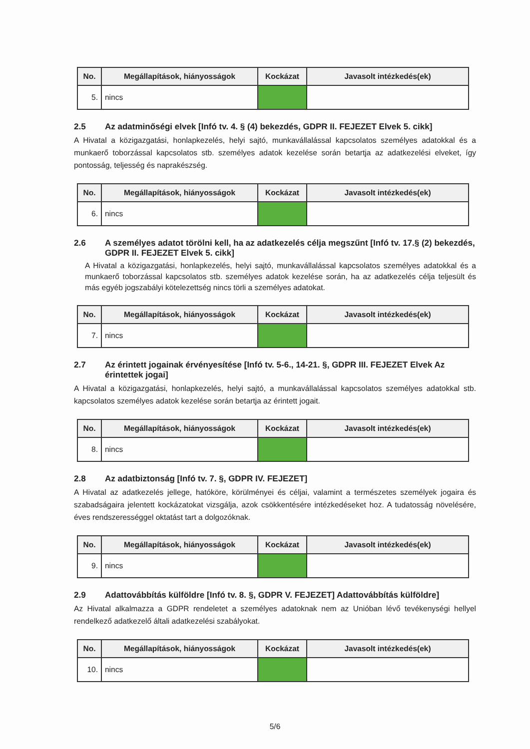| No. | Megállapítások, hiányosságok | Kockázat | Javasolt intézkedés(ek) |
| --- | --- | --- | --- |
| 5. | nincs | | |
2.5 Az adatminőségi elvek [Infó tv. 4. § (4) bekezdés, GDPR II. FEJEZET Elvek 5. cikk]
A Hivatal a közigazgatási, honlapkezelés, helyi sajtó, munkavállalással kapcsolatos személyes adatokkal és a munkaerő toborzással kapcsolatos stb. személyes adatok kezelése során betartja az adatkezelési elveket, így pontosság, teljesség és naprakészség.
| No. | Megállapítások, hiányosságok | Kockázat | Javasolt intézkedés(ek) |
| --- | --- | --- | --- |
| 6. | nincs | | |
2.6 A személyes adatot törölni kell, ha az adatkezelés célja megszűnt [Infó tv. 17.§ (2) bekezdés, GDPR II. FEJEZET Elvek 5. cikk]
A Hivatal a közigazgatási, honlapkezelés, helyi sajtó, munkavállalással kapcsolatos személyes adatokkal és a munkaerő toborzással kapcsolatos stb. személyes adatok kezelése során, ha az adatkezelés célja teljesült és más egyéb jogszabályi kötelezettség nincs törli a személyes adatokat.
| No. | Megállapítások, hiányosságok | Kockázat | Javasolt intézkedés(ek) |
| --- | --- | --- | --- |
| 7. | nincs | | |
2.7 Az érintett jogainak érvényesítése [Infó tv. 5-6., 14-21. §, GDPR III. FEJEZET Elvek Az érintettek jogai]
A Hivatal a közigazgatási, honlapkezelés, helyi sajtó, a munkavállalással kapcsolatos személyes adatokkal stb. kapcsolatos személyes adatok kezelése során betartja az érintett jogait.
| No. | Megállapítások, hiányosságok | Kockázat | Javasolt intézkedés(ek) |
| --- | --- | --- | --- |
| 8. | nincs | | |
2.8 Az adatbiztonság [Infó tv. 7. §, GDPR IV. FEJEZET]
A Hivatal az adatkezelés jellege, hatóköre, körülményei és céljai, valamint a természetes személyek jogaira és szabadságaira jelentett kockázatokat vizsgálja, azok csökkentésére intézkedéseket hoz. A tudatosság növelésére, éves rendszerességgel oktatást tart a dolgozóknak.
| No. | Megállapítások, hiányosságok | Kockázat | Javasolt intézkedés(ek) |
| --- | --- | --- | --- |
| 9. | nincs | | |
2.9 Adattovábbítás külföldre [Infó tv. 8. §, GDPR V. FEJEZET] Adattovábbítás külföldre]
Az Hivatal alkalmazza a GDPR rendeletet a személyes adatoknak nem az Unióban lévő tevékenységi hellyel rendelkező adatkezelő általi adatkezelési szabályokat.
| No. | Megállapítások, hiányosságok | Kockázat | Javasolt intézkedés(ek) |
| --- | --- | --- | --- |
| 10. | nincs | | |
5/6